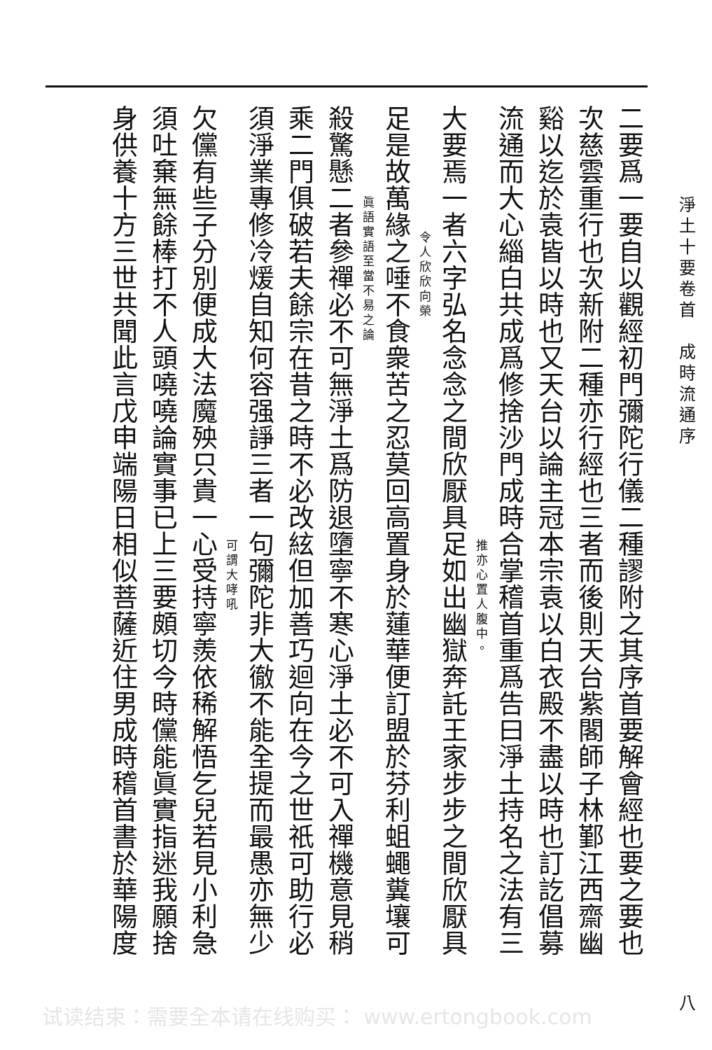淨土十要卷首　成時流通序 八
二要爲一要自以觀經初門彌陀行儀二種謬附之其序首要解會經也要之要也
次慈雲重行也次新附二種亦行經也三者而後則天台紫閣師子林鄞江西齋幽
谿以迄於袁皆以時也又天台以論主冠本宗袁以白衣殿不盡以時也訂訖倡募
流通而大心緇白共成爲修捨沙門成時合掌稽首重爲告曰淨土持名之法有三
推亦心置人腹中。
大要焉一者六字弘名念念之間欣厭具足如出幽獄奔託王家步步之間欣厭具
令人欣欣向榮
足是故萬緣之唾不食衆苦之忍莫回高置身於蓮華便訂盟於芬利蛆蠅糞壤可
眞語實語至當不易之論
殺驚懸二者參禪必不可無淨土爲防退墮寧不寒心淨土必不可入禪機意見稍
乘二門俱破若夫餘宗在昔之時不必改絃但加善巧迴向在今之世祇可助行必
須淨業專修冷煖自知何容强諍三者一句彌陀非大徹不能全提而最愚亦無少
可謂大哮吼
欠儻有些子分別便成大法魔殃只貴一心受持寧羨依稀解悟乞兒若見小利急
須吐棄無餘棒打不人頭嘵嘵論實事已上三要頗切今時儻能眞實指迷我願捨
身供養十方三世共聞此言戊申端陽日相似菩薩近住男成時稽首書於華陽度
试读结束：需要全本请在线购买： www.ertongbook.com